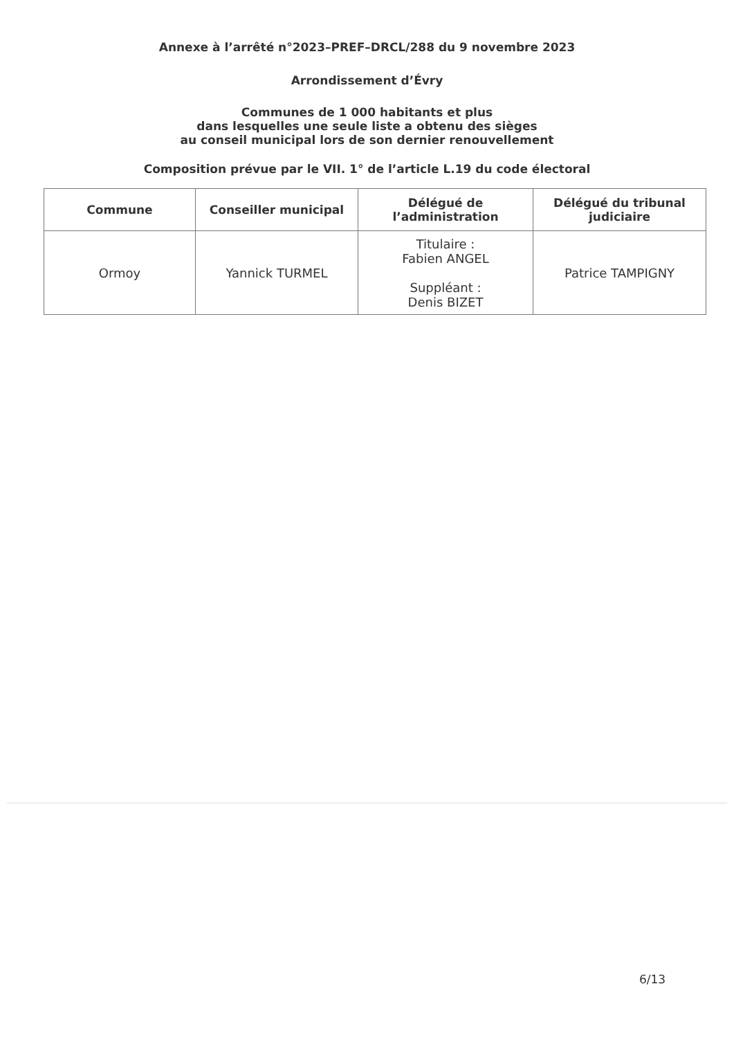Annexe à l’arrêté n°2023–PREF–DRCL/288 du 9 novembre 2023
Arrondissement d’Évry
Communes de 1 000 habitants et plus
dans lesquelles une seule liste a obtenu des sièges
au conseil municipal lors de son dernier renouvellement
Composition prévue par le VII. 1° de l’article L.19 du code électoral
| Commune | Conseiller municipal | Délégué de l’administration | Délégué du tribunal judiciaire |
| --- | --- | --- | --- |
| Ormoy | Yannick TURMEL | Titulaire : Fabien ANGEL Suppléant : Denis BIZET | Patrice TAMPIGNY |
6/13